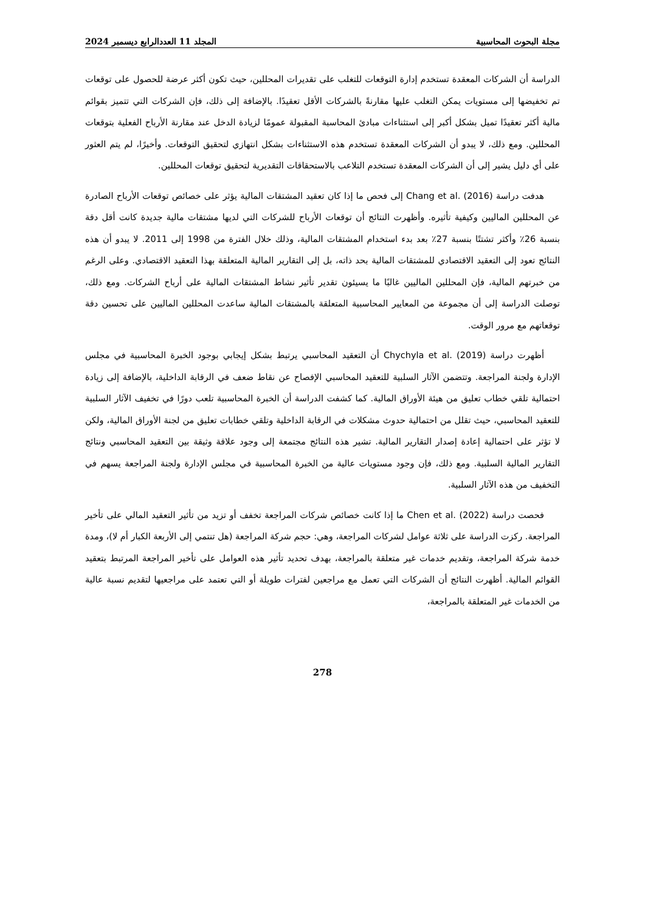مجلة البحوث المحاسبية المجلد 11 العددالرابع ديسمبر 2024
الدراسة أن الشركات المعقدة تستخدم إدارة التوقعات للتغلب على تقديرات المحللين، حيث تكون أكثر عرضة للحصول على توقعات تم تخفيضها إلى مستويات يمكن التغلب عليها مقارنةً بالشركات الأقل تعقيدًا. بالإضافة إلى ذلك، فإن الشركات التي تتميز بقوائم مالية أكثر تعقيدًا تميل بشكل أكبر إلى استثناءات مبادئ المحاسبة المقبولة عمومًا لزيادة الدخل عند مقارنة الأرباح الفعلية بتوقعات المحللين. ومع ذلك، لا يبدو أن الشركات المعقدة تستخدم هذه الاستثناءات بشكل انتهازي لتحقيق التوقعات. وأخيرًا، لم يتم العثور على أي دليل يشير إلى أن الشركات المعقدة تستخدم التلاعب بالاستحقاقات التقديرية لتحقيق توقعات المحللين.
هدفت دراسة Chang et al. (2016) إلى فحص ما إذا كان تعقيد المشتقات المالية يؤثر على خصائص توقعات الأرباح الصادرة عن المحللين الماليين وكيفية تأثيره. وأظهرت النتائج أن توقعات الأرباح للشركات التي لديها مشتقات مالية جديدة كانت أقل دقة بنسبة 26٪ وأكثر تشتتًا بنسبة 27٪ بعد بدء استخدام المشتقات المالية، وذلك خلال الفترة من 1998 إلى 2011. لا يبدو أن هذه النتائج تعود إلى التعقيد الاقتصادي للمشتقات المالية بحد ذاته، بل إلى التقارير المالية المتعلقة بهذا التعقيد الاقتصادي. وعلى الرغم من خبرتهم المالية، فإن المحللين الماليين غالبًا ما يسيئون تقدير تأثير نشاط المشتقات المالية على أرباح الشركات. ومع ذلك، توصلت الدراسة إلى أن مجموعة من المعايير المحاسبية المتعلقة بالمشتقات المالية ساعدت المحللين الماليين على تحسين دقة توقعاتهم مع مرور الوقت.
أظهرت دراسة Chychyla et al. (2019) أن التعقيد المحاسبي يرتبط بشكل إيجابي بوجود الخبرة المحاسبية في مجلس الإدارة ولجنة المراجعة. وتتضمن الآثار السلبية للتعقيد المحاسبي الإفصاح عن نقاط ضعف في الرقابة الداخلية، بالإضافة إلى زيادة احتمالية تلقي خطاب تعليق من هيئة الأوراق المالية. كما كشفت الدراسة أن الخبرة المحاسبية تلعب دورًا في تخفيف الآثار السلبية للتعقيد المحاسبي، حيث تقلل من احتمالية حدوث مشكلات في الرقابة الداخلية وتلقي خطابات تعليق من لجنة الأوراق المالية، ولكن لا تؤثر على احتمالية إعادة إصدار التقارير المالية. تشير هذه النتائج مجتمعة إلى وجود علاقة وثيقة بين التعقيد المحاسبي ونتائج التقارير المالية السلبية. ومع ذلك، فإن وجود مستويات عالية من الخبرة المحاسبية في مجلس الإدارة ولجنة المراجعة يسهم في التخفيف من هذه الآثار السلبية.
فحصت دراسة Chen et al. (2022) ما إذا كانت خصائص شركات المراجعة تخفف أو تزيد من تأثير التعقيد المالي على تأخير المراجعة. ركزت الدراسة على ثلاثة عوامل لشركات المراجعة، وهي: حجم شركة المراجعة (هل تنتمي إلى الأربعة الكبار أم لا)، ومدة خدمة شركة المراجعة، وتقديم خدمات غير متعلقة بالمراجعة، بهدف تحديد تأثير هذه العوامل على تأخير المراجعة المرتبط بتعقيد القوائم المالية. أظهرت النتائج أن الشركات التي تعمل مع مراجعين لفترات طويلة أو التي تعتمد على مراجعيها لتقديم نسبة عالية من الخدمات غير المتعلقة بالمراجعة،
278